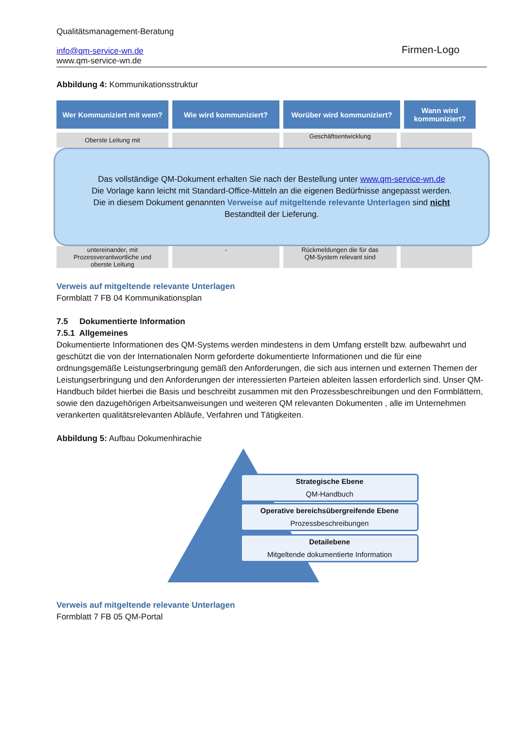Qualitätsmanagement-Beratung
info@qm-service-wn.de
www.qm-service-wn.de
Firmen-Logo
Abbildung 4: Kommunikationsstruktur
Wer Kommuniziert mit wem?
Wie wird kommuniziert? Worüber wird kommuniziert?
Wann wird kommuniziert?
Oberste Leitung mit
Geschäftsentwicklung
Das vollständige QM-Dokument erhalten Sie nach der Bestellung unter www.qm-service-wn.de
Die Vorlage kann leicht mit Standard-Office-Mitteln an die eigenen Bedürfnisse angepasst werden.
Die in diesem Dokument genannten Verweise auf mitgeltende relevante Unterlagen sind nicht
Bestandteil der Lieferung.
untereinander, mit
Prozessverantwortliche und
oberste Leitung
- Rückmeldungen die für das
QM-System relevant sind
Verweis auf mitgeltende relevante Unterlagen
Formblatt 7 FB 04 Kommunikationsplan
7.5 Dokumentierte Information
7.5.1 Allgemeines
Dokumentierte Informationen des QM-Systems werden mindestens in dem Umfang erstellt bzw. aufbewahrt und geschützt die von der Internationalen Norm geforderte dokumentierte Informationen und die für eine ordnungsgemäße Leistungserbringung gemäß den Anforderungen, die sich aus internen und externen Themen der Leistungserbringung und den Anforderungen der interessierten Parteien ableiten lassen erforderlich sind. Unser QM-Handbuch bildet hierbei die Basis und beschreibt zusammen mit den Prozessbeschreibungen und den Formblättern, sowie den dazugehörigen Arbeitsanweisungen und weiteren QM relevanten Dokumenten , alle im Unternehmen verankerten qualitätsrelevanten Abläufe, Verfahren und Tätigkeiten.
Abbildung 5: Aufbau Dokumenhirachie
Strategische Ebene
QM-Handbuch
Operative bereichsübergreifende Ebene
Prozessbeschreibungen
Detailebene
Mitgeltende dokumentierte Information
Verweis auf mitgeltende relevante Unterlagen
Formblatt 7 FB 05 QM-Portal